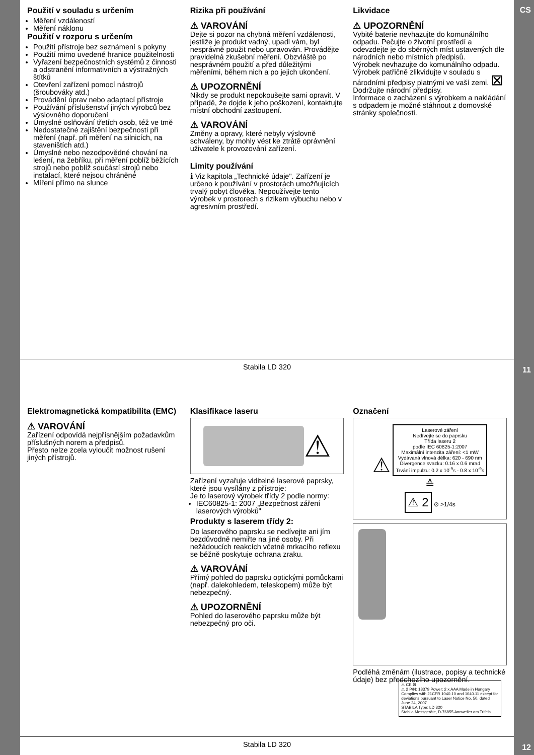CS
Použití v souladu s určením
Měření vzdáleností
Měření náklonu
Použití v rozporu s určením
Použití přístroje bez seznámení s pokyny
Použití mimo uvedené hranice použitelnosti
Vyřazení bezpečnostních systémů z činnosti a odstranění informativních a výstražných štítků
Otevření zařízení pomocí nástrojů (šroubováky atd.)
Provádění úprav nebo adaptací přístroje
Používání příslušenství jiných výrobců bez výslovného doporučení
Úmyslné oslňování třetích osob, též ve tmě
Nedostatečné zajištění bezpečnosti při měření (např. při měření na silnicích, na staveništích atd.)
Úmyslné nebo nezodpovědné chování na lešení, na žebříku, při měření poblíž běžících strojů nebo poblíž součástí strojů nebo instalací, které nejsou chráněné
Míření přímo na slunce
Rizika při používání
⚠ VAROVÁNÍ
Dejte si pozor na chybná měření vzdálenosti, jestliže je produkt vadný, upadl vám, byl nesprávně použit nebo upravován. Provádějte pravidelná zkušební měření. Obzvláště po nesprávném použití a před důležitými měřeními, během nich a po jejich ukončení.
⚠ UPOZORNĚNÍ
Nikdy se produkt nepokoušejte sami opravit. V případě, že dojde k jeho poškození, kontaktujte místní obchodní zastoupení.
⚠ VAROVÁNÍ
Změny a opravy, které nebyly výslovně schváleny, by mohly vést ke ztrátě oprávnění uživatele k provozování zařízení.
Limity používání
ℹ Viz kapitola „Technické údaje". Zařízení je určeno k používání v prostorách umožňujících trvalý pobyt člověka. Nepoužívejte tento výrobek v prostorech s rizikem výbuchu nebo v agresivním prostředí.
Likvidace
⚠ UPOZORNĚNÍ
Vybité baterie nevhazujte do komunálního odpadu. Pečujte o životní prostředí a odevzdejte je do sběrných míst ustavených dle národních nebo místních předpisů.
Výrobek nevhazujte do komunálního odpadu.
Výrobek patřičně zlikvidujte v souladu s národními předpisy platnými ve vaší zemi. ⊠
Dodržujte národní předpisy.
Informace o zacházení s výrobkem a nakládání s odpadem je možné stáhnout z domovské stránky společnosti.
Stabila LD 320 11
Elektromagnetická kompatibilita (EMC)
⚠ VAROVÁNÍ
Zařízení odpovídá nejpřísnějším požadavkům příslušných norem a předpisů.
Přesto nelze zcela vyloučit možnost rušení jiných přístrojů.
Klasifikace laseru
⚠
Zařízení vyzařuje viditelné laserové paprsky, které jsou vysílány z přístroje:
Je to laserový výrobek třídy 2 podle normy:
IEC60825-1: 2007 „Bezpečnost záření laserových výrobků"
Produkty s laserem třídy 2:
Do laserového paprsku se nedívejte ani jím bezdůvodně nemiřte na jiné osoby. Při nežádoucích reakcích včetně mrkacího reflexu se běžně poskytuje ochrana zraku.
⚠ VAROVÁNÍ
Přímý pohled do paprsku optickými pomůckami (např. dalekohledem, teleskopem) může být nebezpečný.
⚠ UPOZORNĚNÍ
Pohled do laserového paprsku může být nebezpečný pro oči.
Označení
⚠
Laserové záření
Nedívejte se do paprsku
Třída laseru 2
podle IEC 60825-1:2007
Maximální intenzita záření: <1 mW
Vydávaná vlnová délka: 620 - 690 nm
Divergence svazku: 0.16 x 0.6 mrad
Trvání impulzu: 0.2 x 10<sup>-9</sup>s - 0.8 x 10<sup>-9</sup>s
≙
⚠ 2 ⊘ >1/4s
⚠ CE ⊠
⚠ 2 P/N: 18379 Power: 2 x AAA Made in Hungary
Complies with 21CFR 1040.10 and 1040.11 except for deviations pursuant to Laser Notice No. 50, dated June 24, 2007
STABILA Type: LD 320
Stabila Messgeräte, D-76855 Annweiler am Trifels
Podléhá změnám (ilustrace, popisy a technické údaje) bez předchozího upozornění.
Stabila LD 320 12